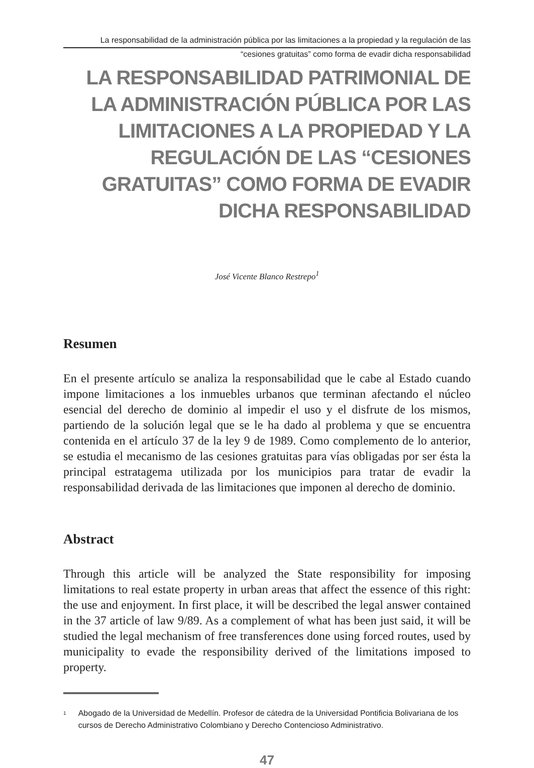La responsabilidad de la administración pública por las limitaciones a la propiedad y la regulación de las
“cesiones gratuitas” como forma de evadir dicha responsabilidad
LA RESPONSABILIDAD PATRIMONIAL DE LA ADMINISTRACIÓN PÚBLICA POR LAS LIMITACIONES A LA PROPIEDAD Y LA REGULACIÓN DE LAS “CESIONES GRATUITAS” COMO FORMA DE EVADIR DICHA RESPONSABILIDAD
José Vicente Blanco Restrepo<sup>1</sup>
Resumen
En el presente artículo se analiza la responsabilidad que le cabe al Estado cuando impone limitaciones a los inmuebles urbanos que terminan afectando el núcleo esencial del derecho de dominio al impedir el uso y el disfrute de los mismos, partiendo de la solución legal que se le ha dado al problema y que se encuentra contenida en el artículo 37 de la ley 9 de 1989. Como complemento de lo anterior, se estudia el mecanismo de las cesiones gratuitas para vías obligadas por ser ésta la principal estratagema utilizada por los municipios para tratar de evadir la responsabilidad derivada de las limitaciones que imponen al derecho de dominio.
Abstract
Through this article will be analyzed the State responsibility for imposing limitations to real estate property in urban areas that affect the essence of this right: the use and enjoyment. In first place, it will be described the legal answer contained in the 37 article of law 9/89. As a complement of what has been just said, it will be studied the legal mechanism of free transferences done using forced routes, used by municipality to evade the responsibility derived of the limitations imposed to property.
1
Abogado de la Universidad de Medellín. Profesor de cátedra de la Universidad Pontificia Bolivariana de los cursos de Derecho Administrativo Colombiano y Derecho Contencioso Administrativo.
47